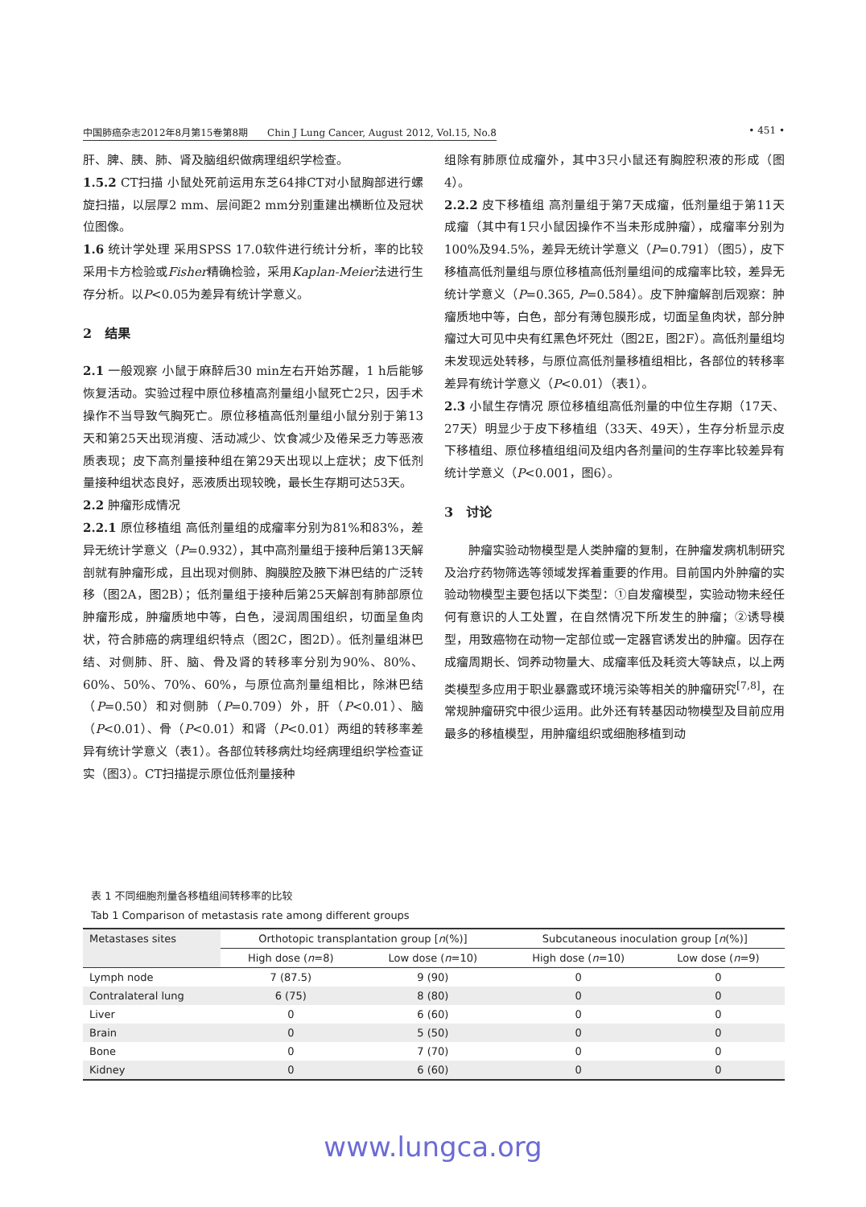中国肺癌杂志2012年8月第15卷第8期　　Chin J Lung Cancer, August 2012, Vol.15, No.8 • 451 •
肝、脾、胰、肺、肾及脑组织做病理组织学检查。
1.5.2 CT扫描 小鼠处死前运用东芝64排CT对小鼠胸部进行螺旋扫描，以层厚2 mm、层间距2 mm分别重建出横断位及冠状位图像。
1.6 统计学处理 采用SPSS 17.0软件进行统计分析，率的比较采用卡方检验或Fisher精确检验，采用Kaplan-Meier法进行生存分析。以P<0.05为差异有统计学意义。
2　结果
2.1 一般观察 小鼠于麻醉后30 min左右开始苏醒，1 h后能够恢复活动。实验过程中原位移植高剂量组小鼠死亡2只，因手术操作不当导致气胸死亡。原位移植高低剂量组小鼠分别于第13天和第25天出现消瘦、活动减少、饮食减少及倦呆乏力等恶液质表现；皮下高剂量接种组在第29天出现以上症状；皮下低剂量接种组状态良好，恶液质出现较晚，最长生存期可达53天。
2.2 肿瘤形成情况
2.2.1 原位移植组 高低剂量组的成瘤率分别为81%和83%，差异无统计学意义（P=0.932），其中高剂量组于接种后第13天解剖就有肿瘤形成，且出现对侧肺、胸膜腔及腋下淋巴结的广泛转移（图2A，图2B）；低剂量组于接种后第25天解剖有肺部原位肿瘤形成，肿瘤质地中等，白色，浸润周围组织，切面呈鱼肉状，符合肺癌的病理组织特点（图2C，图2D）。低剂量组淋巴结、对侧肺、肝、脑、骨及肾的转移率分别为90%、80%、60%、50%、70%、60%，与原位高剂量组相比，除淋巴结（P=0.50）和对侧肺（P=0.709）外，肝（P<0.01）、脑（P<0.01）、骨（P<0.01）和肾（P<0.01）两组的转移率差异有统计学意义（表1）。各部位转移病灶均经病理组织学检查证实（图3）。CT扫描提示原位低剂量接种
组除有肺原位成瘤外，其中3只小鼠还有胸腔积液的形成（图4）。
2.2.2 皮下移植组 高剂量组于第7天成瘤，低剂量组于第11天成瘤（其中有1只小鼠因操作不当未形成肿瘤），成瘤率分别为100%及94.5%，差异无统计学意义（P=0.791）（图5），皮下移植高低剂量组与原位移植高低剂量组间的成瘤率比较，差异无统计学意义（P=0.365, P=0.584）。皮下肿瘤解剖后观察：肿瘤质地中等，白色，部分有薄包膜形成，切面呈鱼肉状，部分肿瘤过大可见中央有红黑色坏死灶（图2E，图2F）。高低剂量组均未发现远处转移，与原位高低剂量移植组相比，各部位的转移率差异有统计学意义（P<0.01）（表1）。
2.3 小鼠生存情况 原位移植组高低剂量的中位生存期（17天、27天）明显少于皮下移植组（33天、49天），生存分析显示皮下移植组、原位移植组组间及组内各剂量间的生存率比较差异有统计学意义（P<0.001，图6）。
3　讨论
肿瘤实验动物模型是人类肿瘤的复制，在肿瘤发病机制研究及治疗药物筛选等领域发挥着重要的作用。目前国内外肿瘤的实验动物模型主要包括以下类型：①自发瘤模型，实验动物未经任何有意识的人工处置，在自然情况下所发生的肿瘤；②诱导模型，用致癌物在动物一定部位或一定器官诱发出的肿瘤。因存在成瘤周期长、饲养动物量大、成瘤率低及耗资大等缺点，以上两类模型多应用于职业暴露或环境污染等相关的肿瘤研究<sup>[7,8]</sup>，在常规肿瘤研究中很少运用。此外还有转基因动物模型及目前应用最多的移植模型，用肿瘤组织或细胞移植到动
表 1 不同细胞剂量各移植组间转移率的比较
Tab 1 Comparison of metastasis rate among different groups
| Metastases sites | Orthotopic transplantation group [ n (%)] | | Subcutaneous inoculation group [ n (%)] | |
| | High dose ( n =8) | Low dose ( n =10) | High dose ( n =10) | Low dose ( n =9) |
| Lymph node | 7 (87.5) | 9 (90) | 0 | 0 |
| Contralateral lung | 6 (75) | 8 (80) | 0 | 0 |
| Liver | 0 | 6 (60) | 0 | 0 |
| Brain | 0 | 5 (50) | 0 | 0 |
| Bone | 0 | 7 (70) | 0 | 0 |
| Kidney | 0 | 6 (60) | 0 | 0 |
www.lungca.org